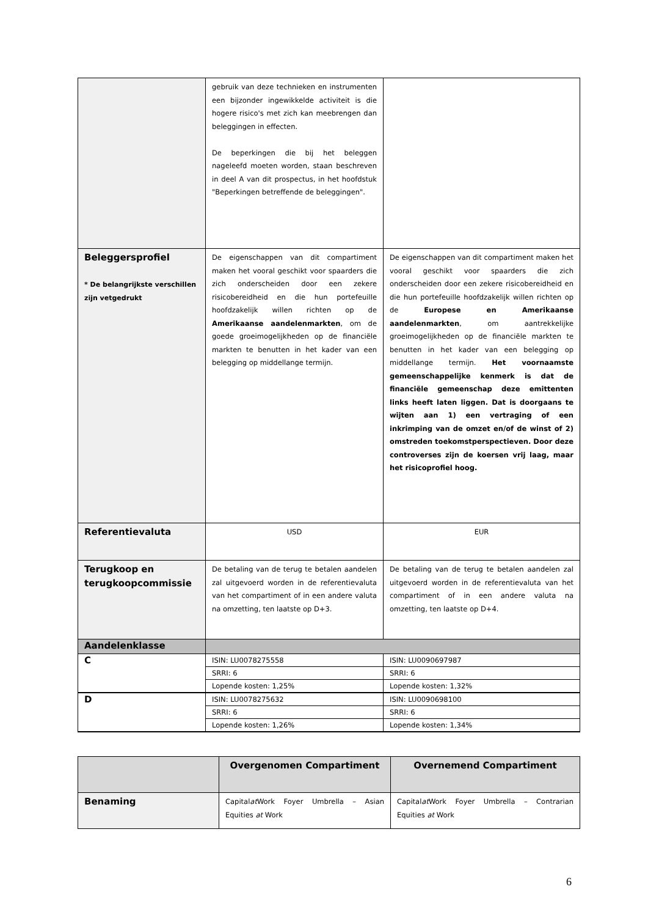| | gebruik van deze technieken en instrumenten een bijzonder ingewikkelde activiteit is die hogere risico's met zich kan meebrengen dan beleggingen in effecten. De beperkingen die bij het beleggen nageleefd moeten worden, staan beschreven in deel A van dit prospectus, in het hoofdstuk "Beperkingen betreffende de beleggingen". | |
| Beleggersprofiel * De belangrijkste verschillen zijn vetgedrukt | De eigenschappen van dit compartiment maken het vooral geschikt voor spaarders die zich onderscheiden door een zekere risicobereidheid en die hun portefeuille hoofdzakelijk willen richten op de Amerikaanse aandelenmarkten , om de goede groeimogelijkheden op de financiële markten te benutten in het kader van een belegging op middellange termijn. | De eigenschappen van dit compartiment maken het vooral geschikt voor spaarders die zich onderscheiden door een zekere risicobereidheid en die hun portefeuille hoofdzakelijk willen richten op de Europese en Amerikaanse aandelenmarkten , om aantrekkelijke groeimogelijkheden op de financiële markten te benutten in het kader van een belegging op middellange termijn. Het voornaamste gemeenschappelijke kenmerk is dat de financiële gemeenschap deze emittenten links heeft laten liggen. Dat is doorgaans te wijten aan 1) een vertraging of een inkrimping van de omzet en/of de winst of 2) omstreden toekomstperspectieven. Door deze controverses zijn de koersen vrij laag, maar het risicoprofiel hoog. |
| Referentievaluta | USD | EUR |
| Terugkoop en terugkoopcommissie | De betaling van de terug te betalen aandelen zal uitgevoerd worden in de referentievaluta van het compartiment of in een andere valuta na omzetting, ten laatste op D+3. | De betaling van de terug te betalen aandelen zal uitgevoerd worden in de referentievaluta van het compartiment of in een andere valuta na omzetting, ten laatste op D+4. |
| Aandelenklasse | | |
| C | ISIN: LU0078275558 | ISIN: LU0090697987 |
| | SRRI: 6 | SRRI: 6 |
| | Lopende kosten: 1,25% | Lopende kosten: 1,32% |
| D | ISIN: LU0078275632 | ISIN: LU0090698100 |
| | SRRI: 6 | SRRI: 6 |
| | Lopende kosten: 1,26% | Lopende kosten: 1,34% |
| | Overgenomen Compartiment | Overnemend Compartiment |
| Benaming | Capital at Work Foyer Umbrella – Asian Equities at Work | Capital at Work Foyer Umbrella – Contrarian Equities at Work |
6